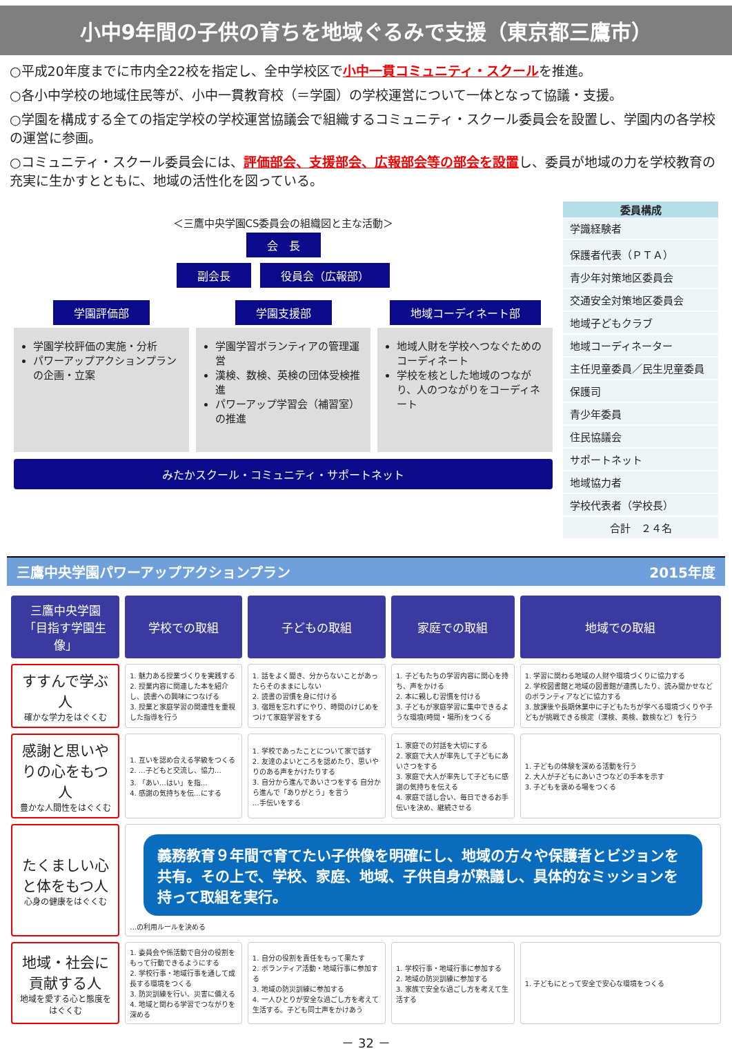小中9年間の子供の育ちを地域ぐるみで支援（東京都三鷹市）
○平成20年度までに市内全22校を指定し、全中学校区で小中一貫コミュニティ・スクールを推進。
○各小中学校の地域住民等が、小中一貫教育校（＝学園）の学校運営について一体となって協議・支援。
○学園を構成する全ての指定学校の学校運営協議会で組織するコミュニティ・スクール委員会を設置し、学園内の各学校の運営に参画。
○コミュニティ・スクール委員会には、評価部会、支援部会、広報部会等の部会を設置し、委員が地域の力を学校教育の充実に生かすとともに、地域の活性化を図っている。
＜三鷹中央学園CS委員会の組織図と主な活動＞
会　長
副会長 役員会（広報部）
学園評価部
学園学校評価の実施・分析
パワーアップアクションプランの企画・立案
学園支援部
学園学習ボランティアの管理運営
漢検、数検、英検の団体受検推進
パワーアップ学習会（補習室）の推進
地域コーディネート部
地域人財を学校へつなぐためのコーディネート
学校を核とした地域のつながり、人のつながりをコーディネート
みたかスクール・コミュニティ・サポートネット
| 委員構成 |
| --- |
| 学識経験者 |
| 保護者代表（ＰＴＡ） |
| 青少年対策地区委員会 |
| 交通安全対策地区委員会 |
| 地域子どもクラブ |
| 地域コーディネーター |
| 主任児童委員／民生児童委員 |
| 保護司 |
| 青少年委員 |
| 住民協議会 |
| サポートネット |
| 地域協力者 |
| 学校代表者（学校長） |
| 合計 ２４名 |
三鷹中央学園パワーアップアクションプラン 2015年度
| 三鷹中央学園 「目指す学園生像」 | 学校での取組 | 子どもの取組 | 家庭での取組 | 地域での取組 |
| --- | --- | --- | --- | --- |
| すすんで学ぶ人 確かな学力をはぐくむ | 1. 魅力ある授業づくりを実践する 2. 授業内容に関連した本を紹介し、読書への興味につなげる 3. 授業と家庭学習の関連性を重視した指導を行う | 1. 話をよく聞き、分からないことがあったらそのままにしない 2. 読書の習慣を身に付ける 3. 宿題を忘れずにやり、時間のけじめをつけて家庭学習をする | 1. 子どもたちの学習内容に関心を持ち、声をかける 2. 本に親しむ習慣を付ける 3. 子どもが家庭学習に集中できるような環境(時間・場所)をつくる | 1. 学習に関わる地域の人財や環境づくりに協力する 2. 学校図書館と地域の図書館が連携したり、読み聞かせなどのボランティアなどに協力する 3. 放課後や長期休業中に子どもたちが学べる環境づくりや子どもが挑戦できる検定（漢検、英検、数検など）を行う |
| 感謝と思いやりの心をもつ人 豊かな人間性をはぐくむ | 1. 互いを認め合える学級をつくる 2. …子どもと交流し、協力… 3. 「あい…はい」を指… 4. 感謝の気持ちを伝…にする | 1. 学校であったことについて家で話す 2. 友達のよいところを認めたり、思いやりのある声をかけたりする 3. 自分から進んであいさつをする 自分から進んで「ありがとう」を言う …手伝いをする | 1. 家庭での対話を大切にする 2. 家庭で大人が率先して子どもにあいさつをする 3. 家庭で大人が率先して子どもに感謝の気持ちを伝える 4. 家庭で話し合い、毎日できるお手伝いを決め、継続させる | 1. 子どもの体験を深める活動を行う 2. 大人が子どもにあいさつなどの手本を示す 3. 子どもを褒める場をつくる |
| たくましい心と体をもつ人 心身の健康をはぐくむ | 義務教育９年間で育てたい子供像を明確にし、地域の方々や保護者とビジョンを共有。その上で、学校、家庭、地域、子供自身が熟議し、具体的なミッションを持って取組を実行。 …の利用ルールを決める | | | |
| 地域・社会に貢献する人 地域を愛する心と態度をはぐくむ | 1. 委員会や係活動で自分の役割をもって行動できるようにする 2. 学校行事・地域行事を通して成長する環境をつくる 3. 防災訓練を行い、災害に備える 4. 地域と関わる学習でつながりを深める | 1. 自分の役割を責任をもって果たす 2. ボランティア活動・地域行事に参加する 3. 地域の防災訓練に参加する 4. 一人ひとりが安全な過ごし方を考えて生活する。子ども同士声をかけあう | 1. 学校行事・地域行事に参加する 2. 地域の防災訓練に参加する 3. 家族で安全な過ごし方を考えて生活する | 1. 子どもにとって安全で安心な環境をつくる |
－ 32 －